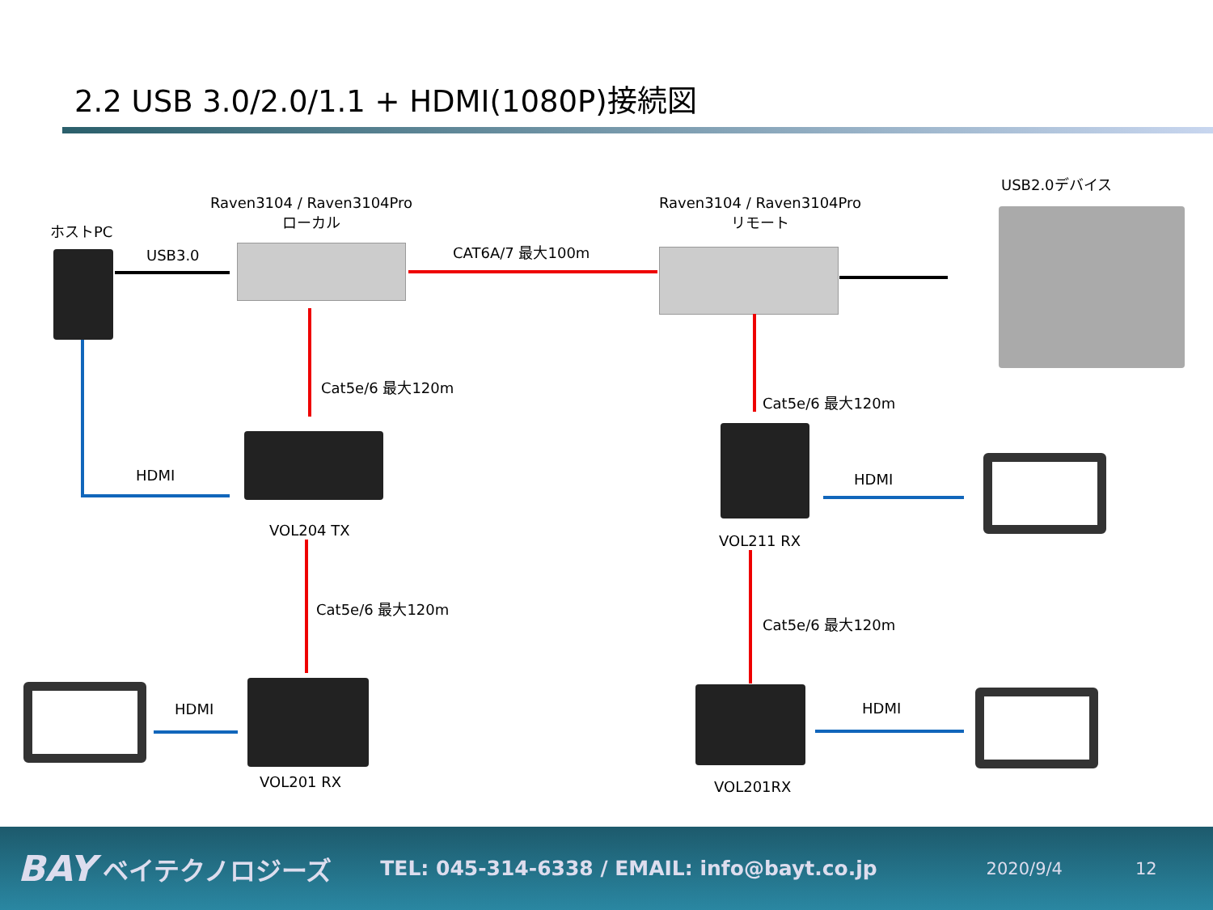2.2 USB 3.0/2.0/1.1 + HDMI(1080P)接続図
ホストPC
Raven3104 / Raven3104Pro
ローカル
Raven3104 / Raven3104Pro
リモート
USB2.0デバイス
USB3.0 CAT6A/7 最大100m
Cat5e/6 最大120m
Cat5e/6 最大120m
HDMI HDMI
VOL204 TX
VOL211 RX
Cat5e/6 最大120m
Cat5e/6 最大120m
HDMI HDMI
VOL201 RX VOL201RX
BAY ベイテクノロジーズ TEL: 045-314-6338 / EMAIL: info@bayt.co.jp 2020/9/4 12